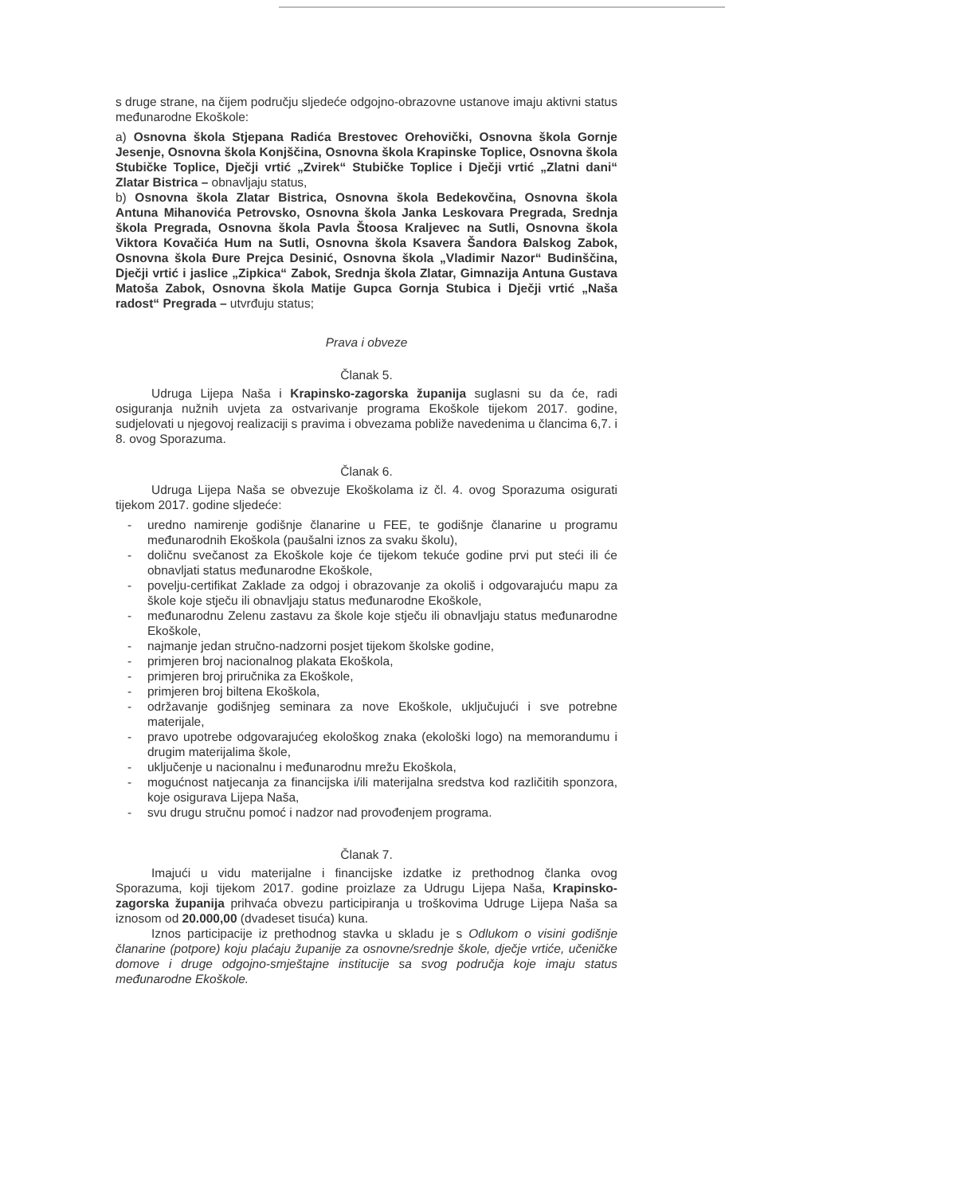s druge strane, na čijem području sljedeće odgojno-obrazovne ustanove imaju aktivni status međunarodne Ekoškole:
a) Osnovna škola Stjepana Radića Brestovec Orehovički, Osnovna škola Gornje Jesenje, Osnovna škola Konjščina, Osnovna škola Krapinske Toplice, Osnovna škola Stubičke Toplice, Dječji vrtić „Zvirek“ Stubičke Toplice i Dječji vrtić „Zlatni dani“ Zlatar Bistrica – obnavljaju status,
b) Osnovna škola Zlatar Bistrica, Osnovna škola Bedekovčina, Osnovna škola Antuna Mihanovića Petrovsko, Osnovna škola Janka Leskovara Pregrada, Srednja škola Pregrada, Osnovna škola Pavla Štoosa Kraljevec na Sutli, Osnovna škola Viktora Kovačića Hum na Sutli, Osnovna škola Ksavera Šandora Đalskog Zabok, Osnovna škola Đure Prejca Desinić, Osnovna škola „Vladimir Nazor“ Budinščina, Dječji vrtić i jaslice „Zipkica“ Zabok, Srednja škola Zlatar, Gimnazija Antuna Gustava Matoša Zabok, Osnovna škola Matije Gupca Gornja Stubica i Dječji vrtić „Naša radost“ Pregrada – utvrđuju status;
Prava i obveze
Članak 5.
Udruga Lijepa Naša i Krapinsko-zagorska županija suglasni su da će, radi osiguranja nužnih uvjeta za ostvarivanje programa Ekoškole tijekom 2017. godine, sudjelovati u njegovoj realizaciji s pravima i obvezama pobliže navedenima u člancima 6,7. i 8. ovog Sporazuma.
Članak 6.
Udruga Lijepa Naša se obvezuje Ekoškolama iz čl. 4. ovog Sporazuma osigurati tijekom 2017. godine sljedeće:
- uredno namirenje godišnje članarine u FEE, te godišnje članarine u programu međunarodnih Ekoškola (paušalni iznos za svaku školu),
- doličnu svečanost za Ekoškole koje će tijekom tekuće godine prvi put steći ili će obnavljati status međunarodne Ekoškole,
- povelju-certifikat Zaklade za odgoj i obrazovanje za okoliš i odgovarajuću mapu za škole koje stječu ili obnavljaju status međunarodne Ekoškole,
- međunarodnu Zelenu zastavu za škole koje stječu ili obnavljaju status međunarodne Ekoškole,
- najmanje jedan stručno-nadzorni posjet tijekom školske godine,
- primjeren broj nacionalnog plakata Ekoškola,
- primjeren broj priručnika za Ekoškole,
- primjeren broj biltena Ekoškola,
- održavanje godišnjeg seminara za nove Ekoškole, uključujući i sve potrebne materijale,
- pravo upotrebe odgovarajućeg ekološkog znaka (ekološki logo) na memorandumu i drugim materijalima škole,
- uključenje u nacionalnu i međunarodnu mrežu Ekoškola,
- mogućnost natjecanja za financijska i/ili materijalna sredstva kod različitih sponzora, koje osigurava Lijepa Naša,
- svu drugu stručnu pomoć i nadzor nad provođenjem programa.
Članak 7.
Imajući u vidu materijalne i financijske izdatke iz prethodnog članka ovog Sporazuma, koji tijekom 2017. godine proizlaze za Udrugu Lijepa Naša, Krapinsko-zagorska županija prihvaća obvezu participiranja u troškovima Udruge Lijepa Naša sa iznosom od 20.000,00 (dvadeset tisuća) kuna.
Iznos participacije iz prethodnog stavka u skladu je s Odlukom o visini godišnje članarine (potpore) koju plaćaju županije za osnovne/srednje škole, dječje vrtiće, učeničke domove i druge odgojno-smještajne institucije sa svog područja koje imaju status međunarodne Ekoškole.